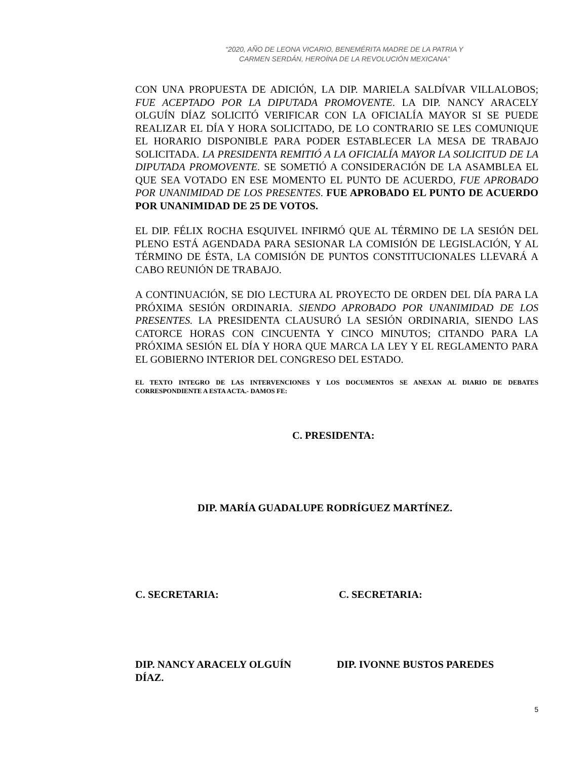“2020, AÑO DE LEONA VICARIO, BENEMÉRITA MADRE DE LA PATRIA Y
CARMEN SERDÁN, HEROÍNA DE LA REVOLUCIÓN MEXICANA”
CON UNA PROPUESTA DE ADICIÓN, LA DIP. MARIELA SALDÍVAR VILLALOBOS; FUE ACEPTADO POR LA DIPUTADA PROMOVENTE. LA DIP. NANCY ARACELY OLGUÍN DÍAZ SOLICITÓ VERIFICAR CON LA OFICIALÍA MAYOR SI SE PUEDE REALIZAR EL DÍA Y HORA SOLICITADO, DE LO CONTRARIO SE LES COMUNIQUE EL HORARIO DISPONIBLE PARA PODER ESTABLECER LA MESA DE TRABAJO SOLICITADA. LA PRESIDENTA REMITIÓ A LA OFICIALÍA MAYOR LA SOLICITUD DE LA DIPUTADA PROMOVENTE. SE SOMETIÓ A CONSIDERACIÓN DE LA ASAMBLEA EL QUE SEA VOTADO EN ESE MOMENTO EL PUNTO DE ACUERDO, FUE APROBADO POR UNANIMIDAD DE LOS PRESENTES. FUE APROBADO EL PUNTO DE ACUERDO POR UNANIMIDAD DE 25 DE VOTOS.
EL DIP. FÉLIX ROCHA ESQUIVEL INFIRMÓ QUE AL TÉRMINO DE LA SESIÓN DEL PLENO ESTÁ AGENDADA PARA SESIONAR LA COMISIÓN DE LEGISLACIÓN, Y AL TÉRMINO DE ÉSTA, LA COMISIÓN DE PUNTOS CONSTITUCIONALES LLEVARÁ A CABO REUNIÓN DE TRABAJO.
A CONTINUACIÓN, SE DIO LECTURA AL PROYECTO DE ORDEN DEL DÍA PARA LA PRÓXIMA SESIÓN ORDINARIA. SIENDO APROBADO POR UNANIMIDAD DE LOS PRESENTES. LA PRESIDENTA CLAUSURÓ LA SESIÓN ORDINARIA, SIENDO LAS CATORCE HORAS CON CINCUENTA Y CINCO MINUTOS; CITANDO PARA LA PRÓXIMA SESIÓN EL DÍA Y HORA QUE MARCA LA LEY Y EL REGLAMENTO PARA EL GOBIERNO INTERIOR DEL CONGRESO DEL ESTADO.
EL TEXTO INTEGRO DE LAS INTERVENCIONES Y LOS DOCUMENTOS SE ANEXAN AL DIARIO DE DEBATES CORRESPONDIENTE A ESTA ACTA.- DAMOS FE:
C. PRESIDENTA:
DIP. MARÍA GUADALUPE RODRÍGUEZ MARTÍNEZ.
C. SECRETARIA: C. SECRETARIA:
DIP. NANCY ARACELY OLGUÍN
DÍAZ.
DIP. IVONNE BUSTOS PAREDES
5